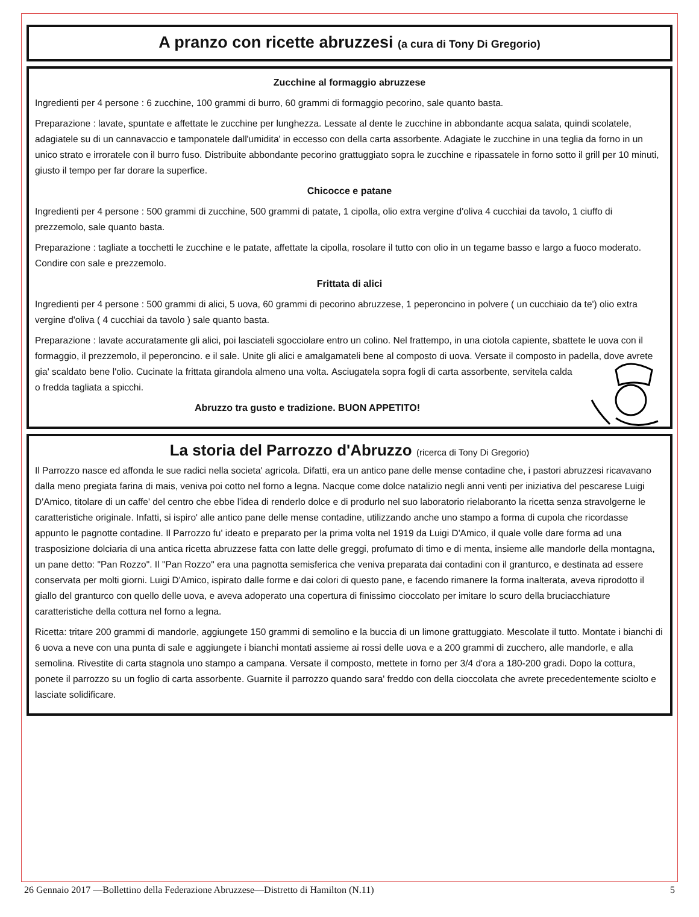A pranzo con ricette abruzzesi (a cura di Tony Di Gregorio)
Zucchine al formaggio abruzzese
Ingredienti per 4 persone : 6 zucchine, 100 grammi di burro, 60 grammi di formaggio pecorino, sale quanto basta.
Preparazione : lavate, spuntate e affettate le zucchine per lunghezza. Lessate al dente le zucchine in abbondante acqua salata, quindi scolatele, adagiatele su di un cannavaccio e tamponatele dall'umidita' in eccesso con della carta assorbente. Adagiate le zucchine in una teglia da forno in un unico strato e irroratele con il burro fuso. Distribuite abbondante pecorino grattuggiato sopra le zucchine e ripassatele in forno sotto il grill per 10 minuti, giusto il tempo per far dorare la superfice.
Chicocce e patane
Ingredienti per 4 persone : 500 grammi di zucchine, 500 grammi di patate, 1 cipolla, olio extra vergine d'oliva 4 cucchiai da tavolo, 1 ciuffo di prezzemolo, sale quanto basta.
Preparazione : tagliate a tocchetti le zucchine e le patate, affettate la cipolla, rosolare il tutto con olio in un tegame basso e largo a fuoco moderato. Condire con sale e prezzemolo.
Frittata di alici
Ingredienti per 4 persone : 500 grammi di alici, 5 uova, 60 grammi di pecorino abruzzese, 1 peperoncino in polvere ( un cucchiaio da te') olio extra vergine d'oliva ( 4 cucchiai da tavolo ) sale quanto basta.
Preparazione : lavate accuratamente gli alici, poi lasciateli sgocciolare entro un colino. Nel frattempo, in una ciotola capiente, sbattete le uova con il formaggio, il prezzemolo, il peperoncino. e il sale. Unite gli alici e amalgamateli bene al composto di uova. Versate il composto in padella, dove avrete gia' scaldato bene l'olio. Cucinate la frittata girandola almeno una volta. Asciugatela sopra fogli di carta assorbente, servitela calda o fredda tagliata a spicchi.
Abruzzo tra gusto e tradizione. BUON APPETITO!
La storia del Parrozzo d'Abruzzo (ricerca di Tony Di Gregorio)
Il Parrozzo nasce ed affonda le sue radici nella societa' agricola. Difatti, era un antico pane delle mense contadine che, i pastori abruzzesi ricavavano dalla meno pregiata farina di mais, veniva poi cotto nel forno a legna. Nacque come dolce natalizio negli anni venti per iniziativa del pescarese Luigi D'Amico, titolare di un caffe' del centro che ebbe l'idea di renderlo dolce e di produrlo nel suo laboratorio rielaboranto la ricetta senza stravolgerne le caratteristiche originale. Infatti, si ispiro' alle antico pane delle mense contadine, utilizzando anche uno stampo a forma di cupola che ricordasse appunto le pagnotte contadine. Il Parrozzo fu' ideato e preparato per la prima volta nel 1919 da Luigi D'Amico, il quale volle dare forma ad una trasposizione dolciaria di una antica ricetta abruzzese fatta con latte delle greggi, profumato di timo e di menta, insieme alle mandorle della montagna, un pane detto: "Pan Rozzo". Il "Pan Rozzo" era una pagnotta semisferica che veniva preparata dai contadini con il granturco, e destinata ad essere conservata per molti giorni. Luigi D'Amico, ispirato dalle forme e dai colori di questo pane, e facendo rimanere la forma inalterata, aveva riprodotto il giallo del granturco con quello delle uova, e aveva adoperato una copertura di finissimo cioccolato per imitare lo scuro della bruciacchiature caratteristiche della cottura nel forno a legna.
Ricetta: tritare 200 grammi di mandorle, aggiungete 150 grammi di semolino e la buccia di un limone grattuggiato. Mescolate il tutto. Montate i bianchi di 6 uova a neve con una punta di sale e aggiungete i bianchi montati assieme ai rossi delle uova e a 200 grammi di zucchero, alle mandorle, e alla semolina. Rivestite di carta stagnola uno stampo a campana. Versate il composto, mettete in forno per 3/4 d'ora a 180-200 gradi. Dopo la cottura, ponete il parrozzo su un foglio di carta assorbente. Guarnite il parrozzo quando sara' freddo con della cioccolata che avrete precedentemente sciolto e lasciate solidificare.
26 Gennaio 2017 —Bollettino della Federazione Abruzzese—Distretto di Hamilton (N.11) 5